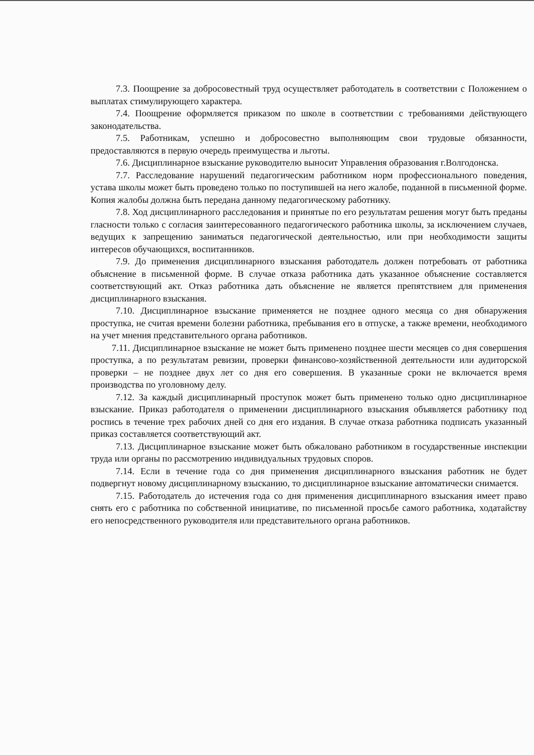7.3. Поощрение за добросовестный труд осуществляет работодатель в соответствии с Положением о выплатах стимулирующего характера.
7.4. Поощрение оформляется приказом по школе в соответствии с требованиями действующего законодательства.
7.5. Работникам, успешно и добросовестно выполняющим свои трудовые обязанности, предоставляются в первую очередь преимущества и льготы.
7.6. Дисциплинарное взыскание руководителю выносит Управления образования г.Волгодонска.
7.7. Расследование нарушений педагогическим работником норм профессионального поведения, устава школы может быть проведено только по поступившей на него жалобе, поданной в письменной форме. Копия жалобы должна быть передана данному педагогическому работнику.
7.8. Ход дисциплинарного расследования и принятые по его результатам решения могут быть преданы гласности только с согласия заинтересованного педагогического работника школы, за исключением случаев, ведущих к запрещению заниматься педагогической деятельностью, или при необходимости защиты интересов обучающихся, воспитанников.
7.9. До применения дисциплинарного взыскания работодатель должен потребовать от работника объяснение в письменной форме. В случае отказа работника дать указанное объяснение составляется соответствующий акт. Отказ работника дать объяснение не является препятствием для применения дисциплинарного взыскания.
7.10. Дисциплинарное взыскание применяется не позднее одного месяца со дня обнаружения проступка, не считая времени болезни работника, пребывания его в отпуске, а также времени, необходимого на учет мнения представительного органа работников.
7.11. Дисциплинарное взыскание не может быть применено позднее шести месяцев со дня совершения проступка, а по результатам ревизии, проверки финансово-хозяйственной деятельности или аудиторской проверки – не позднее двух лет со дня его совершения. В указанные сроки не включается время производства по уголовному делу.
7.12. За каждый дисциплинарный проступок может быть применено только одно дисциплинарное взыскание. Приказ работодателя о применении дисциплинарного взыскания объявляется работнику под роспись в течение трех рабочих дней со дня его издания. В случае отказа работника подписать указанный приказ составляется соответствующий акт.
7.13. Дисциплинарное взыскание может быть обжаловано работником в государственные инспекции труда или органы по рассмотрению индивидуальных трудовых споров.
7.14. Если в течение года со дня применения дисциплинарного взыскания работник не будет подвергнут новому дисциплинарному взысканию, то дисциплинарное взыскание автоматически снимается.
7.15. Работодатель до истечения года со дня применения дисциплинарного взыскания имеет право снять его с работника по собственной инициативе, по письменной просьбе самого работника, ходатайству его непосредственного руководителя или представительного органа работников.